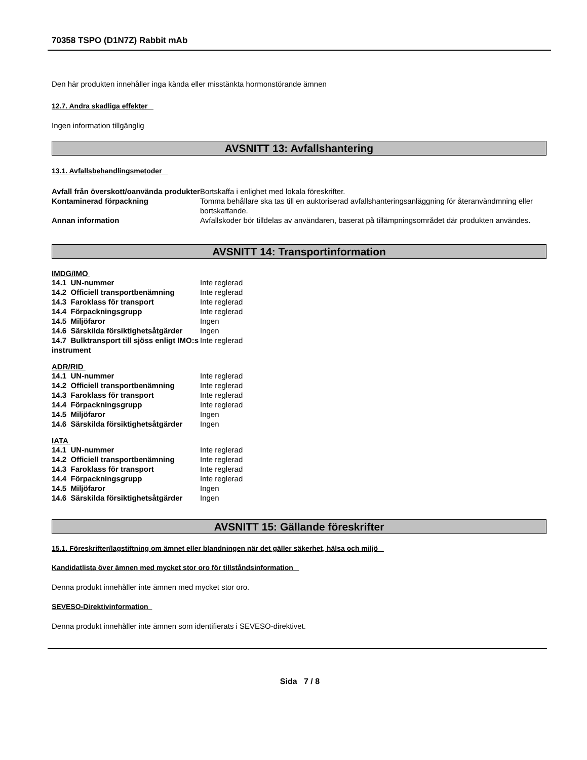70358 TSPO (D1N7Z) Rabbit mAb
Den här produkten innehåller inga kända eller misstänkta hormonstörande ämnen
12.7. Andra skadliga effekter
Ingen information tillgänglig
AVSNITT 13: Avfallshantering
13.1. Avfallsbehandlingsmetoder
| Avfall från överskott/oanvända produkter | Bortskaffa i enlighet med lokala föreskrifter. |
| Kontaminerad förpackning | Tomma behållare ska tas till en auktoriserad avfallshanteringsanläggning för återanvändmning eller bortskaffande. |
| Annan information | Avfallskoder bör tilldelas av användaren, baserat på tillämpningsområdet där produkten användes. |
AVSNITT 14: Transportinformation
IMDG/IMO
| 14.1 UN-nummer | Inte reglerad |
| 14.2 Officiell transportbenämning | Inte reglerad |
| 14.3 Faroklass för transport | Inte reglerad |
| 14.4 Förpackningsgrupp | Inte reglerad |
| 14.5 Miljöfaror | Ingen |
| 14.6 Särskilda försiktighetsåtgärder | Ingen |
| 14.7 Bulktransport till sjöss enligt IMO:s instrument | Inte reglerad |
ADR/RID
| 14.1 UN-nummer | Inte reglerad |
| 14.2 Officiell transportbenämning | Inte reglerad |
| 14.3 Faroklass för transport | Inte reglerad |
| 14.4 Förpackningsgrupp | Inte reglerad |
| 14.5 Miljöfaror | Ingen |
| 14.6 Särskilda försiktighetsåtgärder | Ingen |
IATA
| 14.1 UN-nummer | Inte reglerad |
| 14.2 Officiell transportbenämning | Inte reglerad |
| 14.3 Faroklass för transport | Inte reglerad |
| 14.4 Förpackningsgrupp | Inte reglerad |
| 14.5 Miljöfaror | Ingen |
| 14.6 Särskilda försiktighetsåtgärder | Ingen |
AVSNITT 15: Gällande föreskrifter
15.1. Föreskrifter/lagstiftning om ämnet eller blandningen när det gäller säkerhet, hälsa och miljö
Kandidatlista över ämnen med mycket stor oro för tillståndsinformation
Denna produkt innehåller inte ämnen med mycket stor oro.
SEVESO-Direktivinformation
Denna produkt innehåller inte ämnen som identifierats i SEVESO-direktivet.
Sida 7 / 8